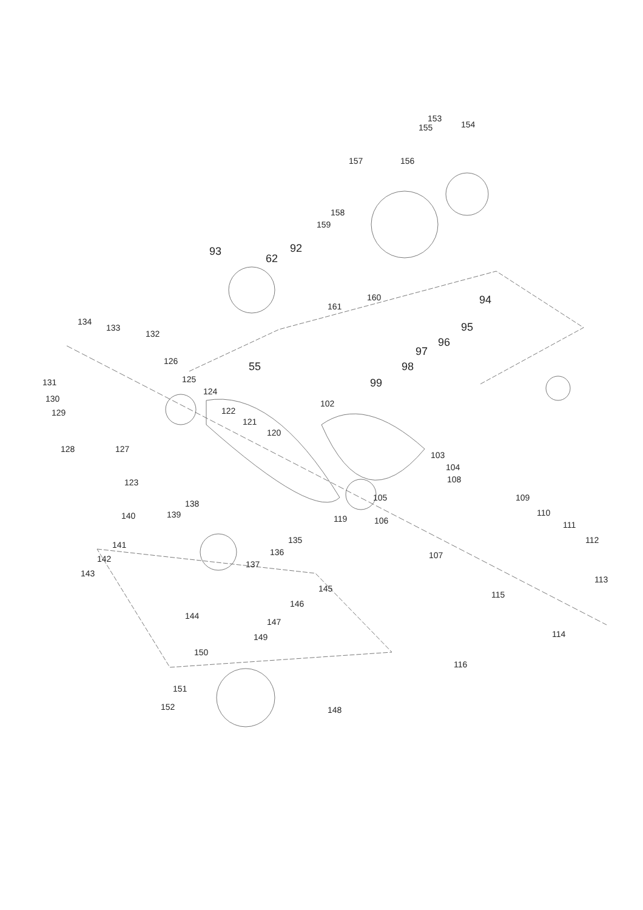153
155
154
157
156
158
159
92
93
62
160
161
94
95
96
97
98
99
55
134
133
132
131
130
126
125
124
129
128
127
122
121
120
102
103
104
123
119
135
136
137
138
139
140
141
142
143
144
105
106
107
108
109
110
111
112
113
115
114
116
145
146
147
149
150
151
152
148